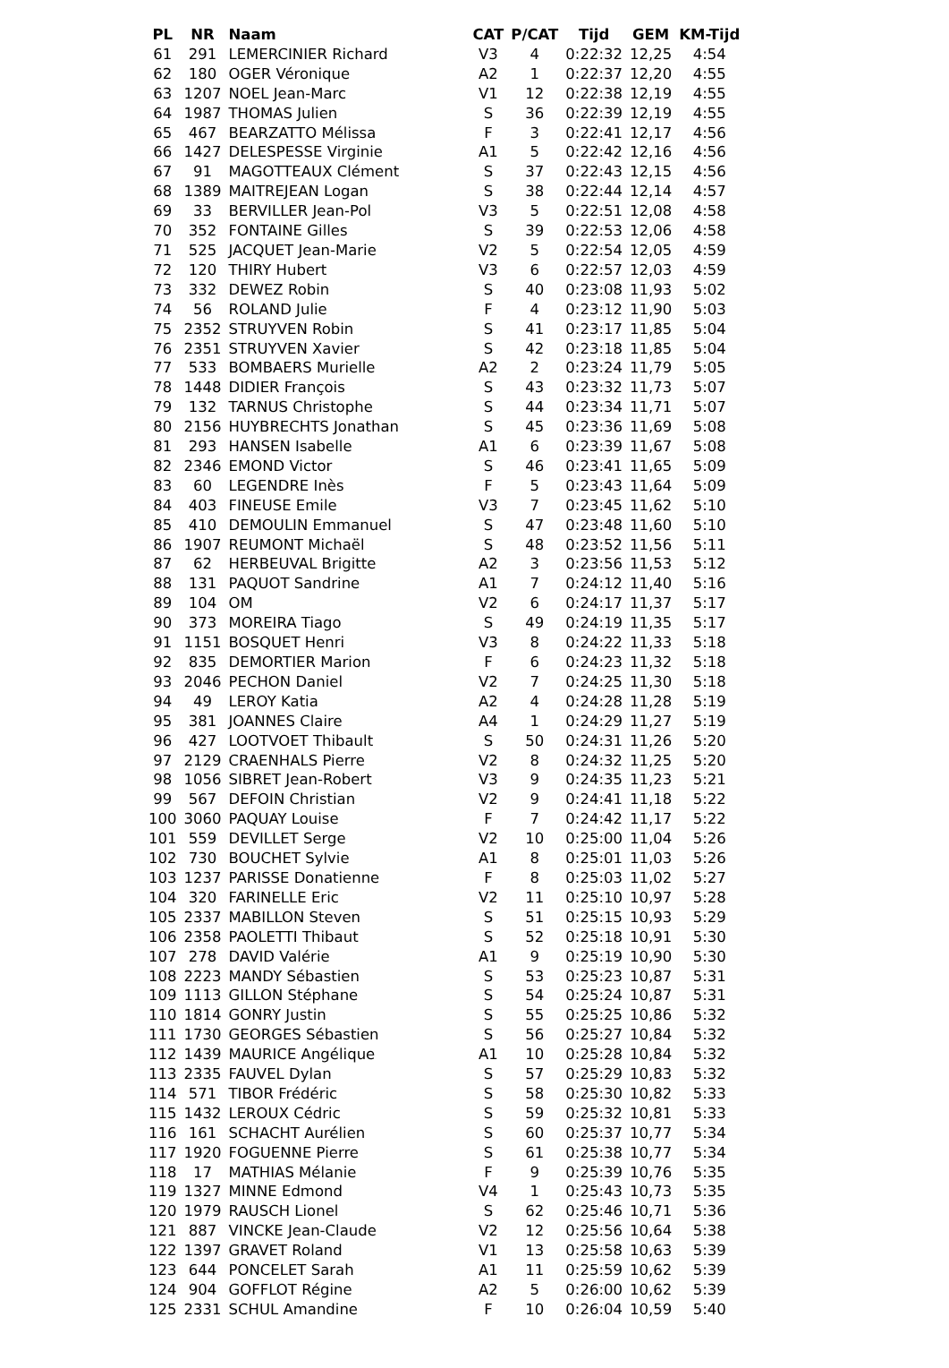| PL | NR | Naam | CAT | P/CAT | Tijd | GEM | KM-Tijd |
| --- | --- | --- | --- | --- | --- | --- | --- |
| 61 | 291 | LEMERCINIER Richard | V3 | 4 | 0:22:32 | 12,25 | 4:54 |
| 62 | 180 | OGER Véronique | A2 | 1 | 0:22:37 | 12,20 | 4:55 |
| 63 | 1207 | NOEL Jean-Marc | V1 | 12 | 0:22:38 | 12,19 | 4:55 |
| 64 | 1987 | THOMAS Julien | S | 36 | 0:22:39 | 12,19 | 4:55 |
| 65 | 467 | BEARZATTO Mélissa | F | 3 | 0:22:41 | 12,17 | 4:56 |
| 66 | 1427 | DELESPESSE Virginie | A1 | 5 | 0:22:42 | 12,16 | 4:56 |
| 67 | 91 | MAGOTTEAUX Clément | S | 37 | 0:22:43 | 12,15 | 4:56 |
| 68 | 1389 | MAITREJEAN Logan | S | 38 | 0:22:44 | 12,14 | 4:57 |
| 69 | 33 | BERVILLER Jean-Pol | V3 | 5 | 0:22:51 | 12,08 | 4:58 |
| 70 | 352 | FONTAINE Gilles | S | 39 | 0:22:53 | 12,06 | 4:58 |
| 71 | 525 | JACQUET Jean-Marie | V2 | 5 | 0:22:54 | 12,05 | 4:59 |
| 72 | 120 | THIRY Hubert | V3 | 6 | 0:22:57 | 12,03 | 4:59 |
| 73 | 332 | DEWEZ Robin | S | 40 | 0:23:08 | 11,93 | 5:02 |
| 74 | 56 | ROLAND Julie | F | 4 | 0:23:12 | 11,90 | 5:03 |
| 75 | 2352 | STRUYVEN Robin | S | 41 | 0:23:17 | 11,85 | 5:04 |
| 76 | 2351 | STRUYVEN Xavier | S | 42 | 0:23:18 | 11,85 | 5:04 |
| 77 | 533 | BOMBAERS Murielle | A2 | 2 | 0:23:24 | 11,79 | 5:05 |
| 78 | 1448 | DIDIER François | S | 43 | 0:23:32 | 11,73 | 5:07 |
| 79 | 132 | TARNUS Christophe | S | 44 | 0:23:34 | 11,71 | 5:07 |
| 80 | 2156 | HUYBRECHTS Jonathan | S | 45 | 0:23:36 | 11,69 | 5:08 |
| 81 | 293 | HANSEN Isabelle | A1 | 6 | 0:23:39 | 11,67 | 5:08 |
| 82 | 2346 | EMOND Victor | S | 46 | 0:23:41 | 11,65 | 5:09 |
| 83 | 60 | LEGENDRE Inès | F | 5 | 0:23:43 | 11,64 | 5:09 |
| 84 | 403 | FINEUSE Emile | V3 | 7 | 0:23:45 | 11,62 | 5:10 |
| 85 | 410 | DEMOULIN Emmanuel | S | 47 | 0:23:48 | 11,60 | 5:10 |
| 86 | 1907 | REUMONT Michaël | S | 48 | 0:23:52 | 11,56 | 5:11 |
| 87 | 62 | HERBEUVAL Brigitte | A2 | 3 | 0:23:56 | 11,53 | 5:12 |
| 88 | 131 | PAQUOT Sandrine | A1 | 7 | 0:24:12 | 11,40 | 5:16 |
| 89 | 104 | OM | V2 | 6 | 0:24:17 | 11,37 | 5:17 |
| 90 | 373 | MOREIRA Tiago | S | 49 | 0:24:19 | 11,35 | 5:17 |
| 91 | 1151 | BOSQUET Henri | V3 | 8 | 0:24:22 | 11,33 | 5:18 |
| 92 | 835 | DEMORTIER Marion | F | 6 | 0:24:23 | 11,32 | 5:18 |
| 93 | 2046 | PECHON Daniel | V2 | 7 | 0:24:25 | 11,30 | 5:18 |
| 94 | 49 | LEROY Katia | A2 | 4 | 0:24:28 | 11,28 | 5:19 |
| 95 | 381 | JOANNES Claire | A4 | 1 | 0:24:29 | 11,27 | 5:19 |
| 96 | 427 | LOOTVOET Thibault | S | 50 | 0:24:31 | 11,26 | 5:20 |
| 97 | 2129 | CRAENHALS Pierre | V2 | 8 | 0:24:32 | 11,25 | 5:20 |
| 98 | 1056 | SIBRET Jean-Robert | V3 | 9 | 0:24:35 | 11,23 | 5:21 |
| 99 | 567 | DEFOIN Christian | V2 | 9 | 0:24:41 | 11,18 | 5:22 |
| 100 | 3060 | PAQUAY Louise | F | 7 | 0:24:42 | 11,17 | 5:22 |
| 101 | 559 | DEVILLET Serge | V2 | 10 | 0:25:00 | 11,04 | 5:26 |
| 102 | 730 | BOUCHET Sylvie | A1 | 8 | 0:25:01 | 11,03 | 5:26 |
| 103 | 1237 | PARISSE Donatienne | F | 8 | 0:25:03 | 11,02 | 5:27 |
| 104 | 320 | FARINELLE Eric | V2 | 11 | 0:25:10 | 10,97 | 5:28 |
| 105 | 2337 | MABILLON Steven | S | 51 | 0:25:15 | 10,93 | 5:29 |
| 106 | 2358 | PAOLETTI Thibaut | S | 52 | 0:25:18 | 10,91 | 5:30 |
| 107 | 278 | DAVID Valérie | A1 | 9 | 0:25:19 | 10,90 | 5:30 |
| 108 | 2223 | MANDY Sébastien | S | 53 | 0:25:23 | 10,87 | 5:31 |
| 109 | 1113 | GILLON Stéphane | S | 54 | 0:25:24 | 10,87 | 5:31 |
| 110 | 1814 | GONRY Justin | S | 55 | 0:25:25 | 10,86 | 5:32 |
| 111 | 1730 | GEORGES Sébastien | S | 56 | 0:25:27 | 10,84 | 5:32 |
| 112 | 1439 | MAURICE Angélique | A1 | 10 | 0:25:28 | 10,84 | 5:32 |
| 113 | 2335 | FAUVEL Dylan | S | 57 | 0:25:29 | 10,83 | 5:32 |
| 114 | 571 | TIBOR Frédéric | S | 58 | 0:25:30 | 10,82 | 5:33 |
| 115 | 1432 | LEROUX Cédric | S | 59 | 0:25:32 | 10,81 | 5:33 |
| 116 | 161 | SCHACHT Aurélien | S | 60 | 0:25:37 | 10,77 | 5:34 |
| 117 | 1920 | FOGUENNE Pierre | S | 61 | 0:25:38 | 10,77 | 5:34 |
| 118 | 17 | MATHIAS Mélanie | F | 9 | 0:25:39 | 10,76 | 5:35 |
| 119 | 1327 | MINNE Edmond | V4 | 1 | 0:25:43 | 10,73 | 5:35 |
| 120 | 1979 | RAUSCH Lionel | S | 62 | 0:25:46 | 10,71 | 5:36 |
| 121 | 887 | VINCKE Jean-Claude | V2 | 12 | 0:25:56 | 10,64 | 5:38 |
| 122 | 1397 | GRAVET Roland | V1 | 13 | 0:25:58 | 10,63 | 5:39 |
| 123 | 644 | PONCELET Sarah | A1 | 11 | 0:25:59 | 10,62 | 5:39 |
| 124 | 904 | GOFFLOT Régine | A2 | 5 | 0:26:00 | 10,62 | 5:39 |
| 125 | 2331 | SCHUL Amandine | F | 10 | 0:26:04 | 10,59 | 5:40 |